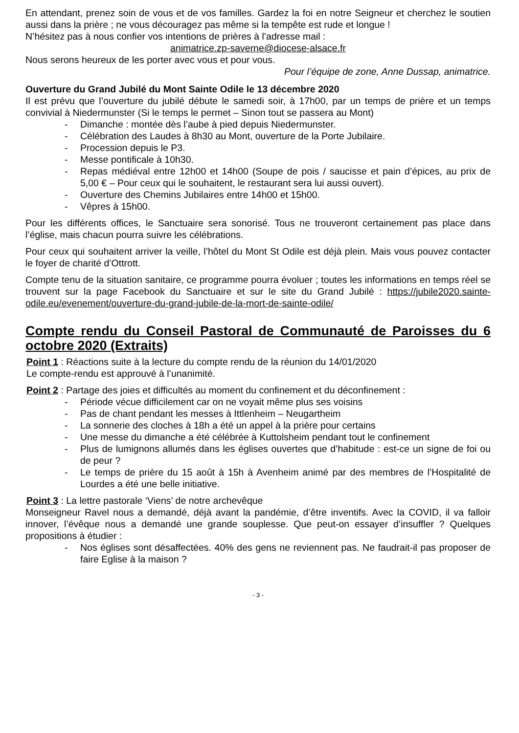En attendant, prenez soin de vous et de vos familles. Gardez la foi en notre Seigneur et cherchez le soutien aussi dans la prière ; ne vous découragez pas même si la tempête est rude et longue !
N’hésitez pas à nous confier vos intentions de prières à l’adresse mail :
animatrice.zp-saverne@diocese-alsace.fr
Nous serons heureux de les porter avec vous et pour vous.
Pour l’équipe de zone, Anne Dussap, animatrice.
Ouverture du Grand Jubilé du Mont Sainte Odile le 13 décembre 2020
Il est prévu que l’ouverture du jubilé débute le samedi soir, à 17h00, par un temps de prière et un temps convivial à Niedermunster (Si le temps le permet – Sinon tout se passera au Mont)
- Dimanche : montée dès l’aube à pied depuis Niedermunster.
- Célébration des Laudes à 8h30 au Mont, ouverture de la Porte Jubilaire.
- Procession depuis le P3.
- Messe pontificale à 10h30.
- Repas médiéval entre 12h00 et 14h00 (Soupe de pois / saucisse et pain d’épices, au prix de 5,00 € – Pour ceux qui le souhaitent, le restaurant sera lui aussi ouvert).
- Ouverture des Chemins Jubilaires entre 14h00 et 15h00.
- Vêpres à 15h00.
Pour les différents offices, le Sanctuaire sera sonorisé. Tous ne trouveront certainement pas place dans l’église, mais chacun pourra suivre les célébrations.
Pour ceux qui souhaitent arriver la veille, l’hôtel du Mont St Odile est déjà plein. Mais vous pouvez contacter le foyer de charité d’Ottrott.
Compte tenu de la situation sanitaire, ce programme pourra évoluer ; toutes les informations en temps réel se trouvent sur la page Facebook du Sanctuaire et sur le site du Grand Jubilé : https://jubile2020.sainte-odile.eu/evenement/ouverture-du-grand-jubile-de-la-mort-de-sainte-odile/
Compte rendu du Conseil Pastoral de Communauté de Paroisses du 6 octobre 2020 (Extraits)
Point 1 : Réactions suite à la lecture du compte rendu de la réunion du 14/01/2020
Le compte-rendu est approuvé à l’unanimité.
Point 2 : Partage des joies et difficultés au moment du confinement et du déconfinement :
- Période vécue difficilement car on ne voyait même plus ses voisins
- Pas de chant pendant les messes à Ittlenheim – Neugartheim
- La sonnerie des cloches à 18h a été un appel à la prière pour certains
- Une messe du dimanche a été célébrée à Kuttolsheim pendant tout le confinement
- Plus de lumignons allumés dans les églises ouvertes que d’habitude : est-ce un signe de foi ou de peur ?
- Le temps de prière du 15 août à 15h à Avenheim animé par des membres de l’Hospitalité de Lourdes a été une belle initiative.
Point 3 : La lettre pastorale ‘Viens’ de notre archevêque
Monseigneur Ravel nous a demandé, déjà avant la pandémie, d’être inventifs. Avec la COVID, il va falloir innover, l’évêque nous a demandé une grande souplesse. Que peut-on essayer d’insuffler ? Quelques propositions à étudier :
- Nos églises sont désaffectées. 40% des gens ne reviennent pas. Ne faudrait-il pas proposer de faire Eglise à la maison ?
- 3 -